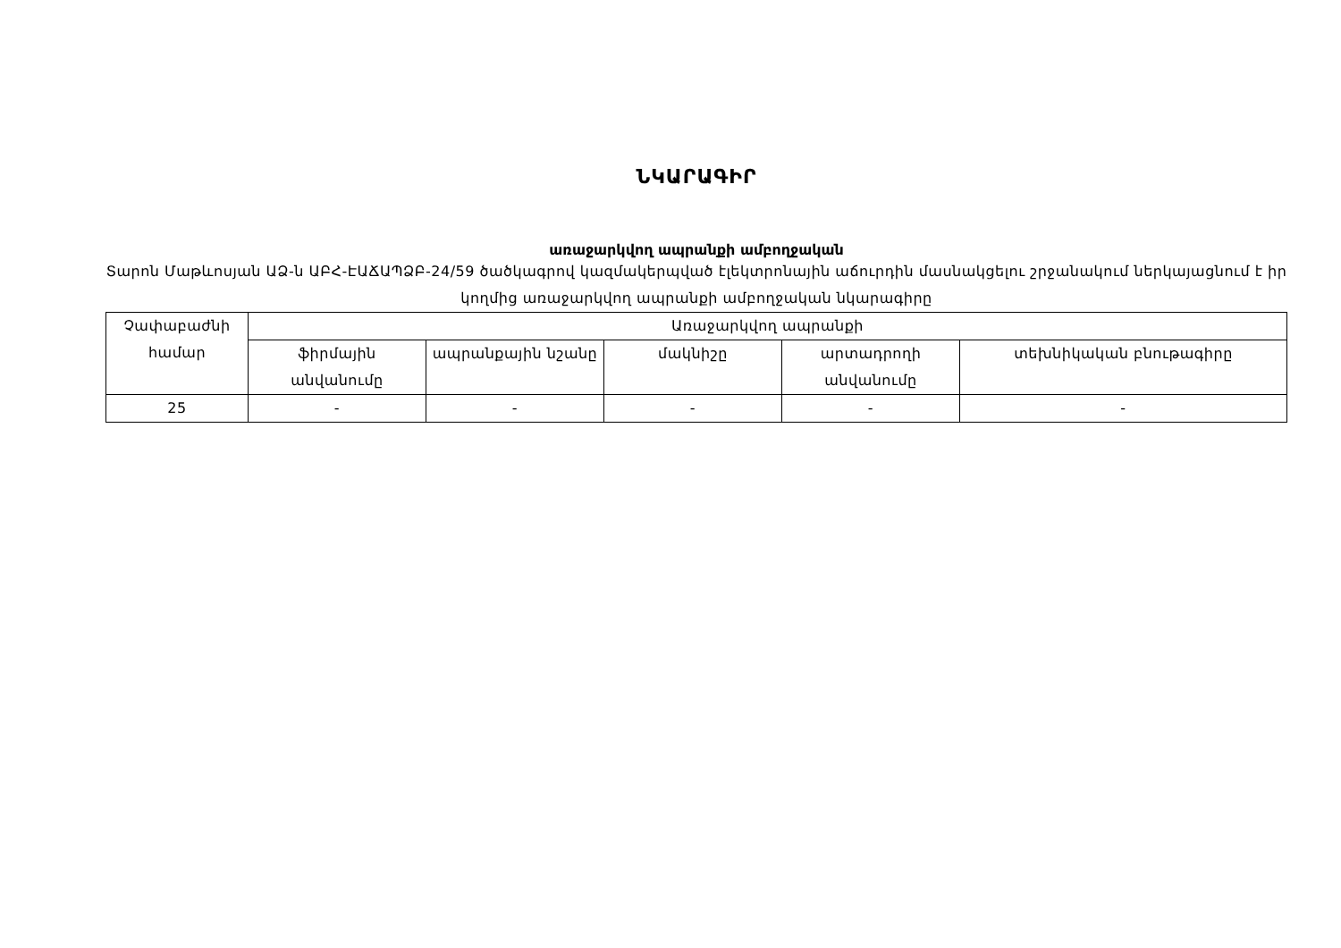ՆԿԱՐԱԳԻՐ
առաջարկվող ապրանքի ամբողջական
Տարոն Մաթևոսյան ԱՁ-ն ԱԲՀ-ԷԱՃԱՊՁԲ-24/59 ծածկագրով կազմակերպված էլեկտրոնային աճուրդին մասնակցելու շրջանակում ներկայացնում է իր կողմից առաջարկվող ապրանքի ամբողջական նկարագիրը
| Չափաբաժնի համար | Առաջարկվող ապրանքի | | | | |
| --- | --- | --- | --- | --- | --- |
| | ֆիրմային անվանումը | ապրանքային նշանը | մակնիշը | արտադրողի անվանումը | տեխնիկական բնութագիրը |
| 25 | - | - | - | - | - |